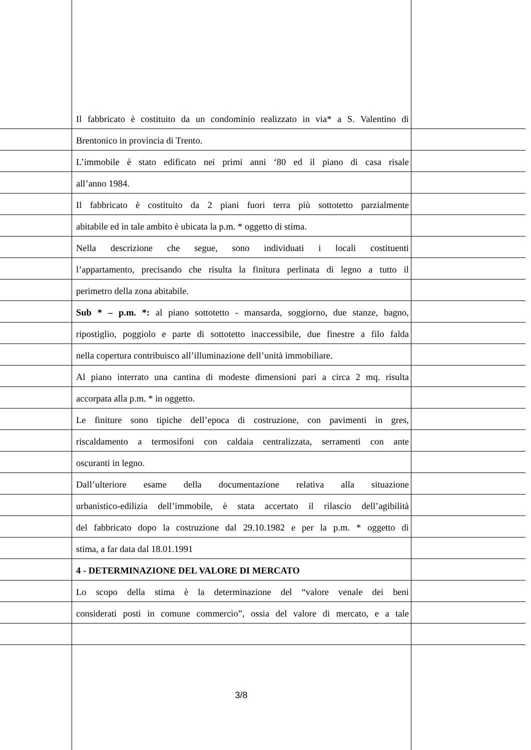Il fabbricato è costituito da un condominio realizzato in via* a S. Valentino di
Brentonico in provincia di Trento.
L’immobile è stato edificato nei primi anni ‘80 ed il piano di casa risale
all’anno 1984.
Il fabbricato è costituito da 2 piani fuori terra più sottotetto parzialmente
abitabile ed in tale ambito è ubicata la p.m. * oggetto di stima.
Nella descrizione che segue, sono individuati i locali costituenti
l’appartamento, precisando che risulta la finitura perlinata di legno a tutto il
perimetro della zona abitabile.
Sub * – p.m. *: al piano sottotetto - mansarda, soggiorno, due stanze, bagno,
ripostiglio, poggiolo e parte di sottotetto inaccessibile, due finestre a filo falda
nella copertura contribuisco all’illuminazione dell’unità immobiliare.
Al piano interrato una cantina di modeste dimensioni pari a circa 2 mq. risulta
accorpata alla p.m. * in oggetto.
Le finiture sono tipiche dell’epoca di costruzione, con pavimenti in gres,
riscaldamento a termosifoni con caldaia centralizzata, serramenti con ante
oscuranti in legno.
Dall’ulteriore esame della documentazione relativa alla situazione
urbanistico-edilizia dell’immobile, è stata accertato il rilascio dell’agibilità
del fabbricato dopo la costruzione dal 29.10.1982 e per la p.m. * oggetto di
stima, a far data dal 18.01.1991
4 - DETERMINAZIONE DEL VALORE DI MERCATO
Lo scopo della stima è la determinazione del “valore venale dei beni
considerati posti in comune commercio”, ossia del valore di mercato, e a tale
3/8